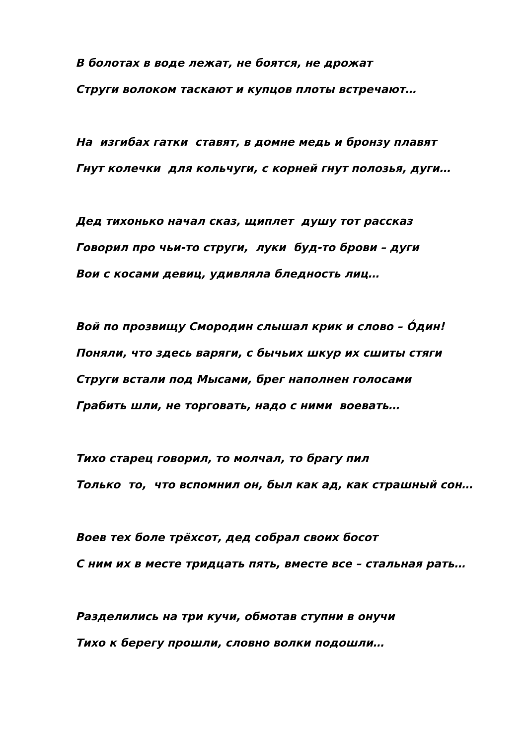В болотах в воде лежат, не боятся, не дрожат
Струги волоком таскают и купцов плоты встречают…
На изгибах гатки ставят, в домне медь и бронзу плавят
Гнут колечки для кольчуги, с корней гнут полозья, дуги…
Дед тихонько начал сказ, щиплет душу тот рассказ
Говорил про чьи-то струги, луки буд-то брови – дуги
Вои с косами девиц, удивляла бледность лиц…
Вой по прозвищу Смородин слышал крик и слово – О́дин!
Поняли, что здесь варяги, с бычьих шкур их сшиты стяги
Струги встали под Мысами, брег наполнен голосами
Грабить шли, не торговать, надо с ними воевать…
Тихо старец говорил, то молчал, то брагу пил
Только то, что вспомнил он, был как ад, как страшный сон…
Воев тех боле трёхсот, дед собрал своих босот
С ним их в месте тридцать пять, вместе все – стальная рать…
Разделились на три кучи, обмотав ступни в онучи
Тихо к берегу прошли, словно волки подошли…